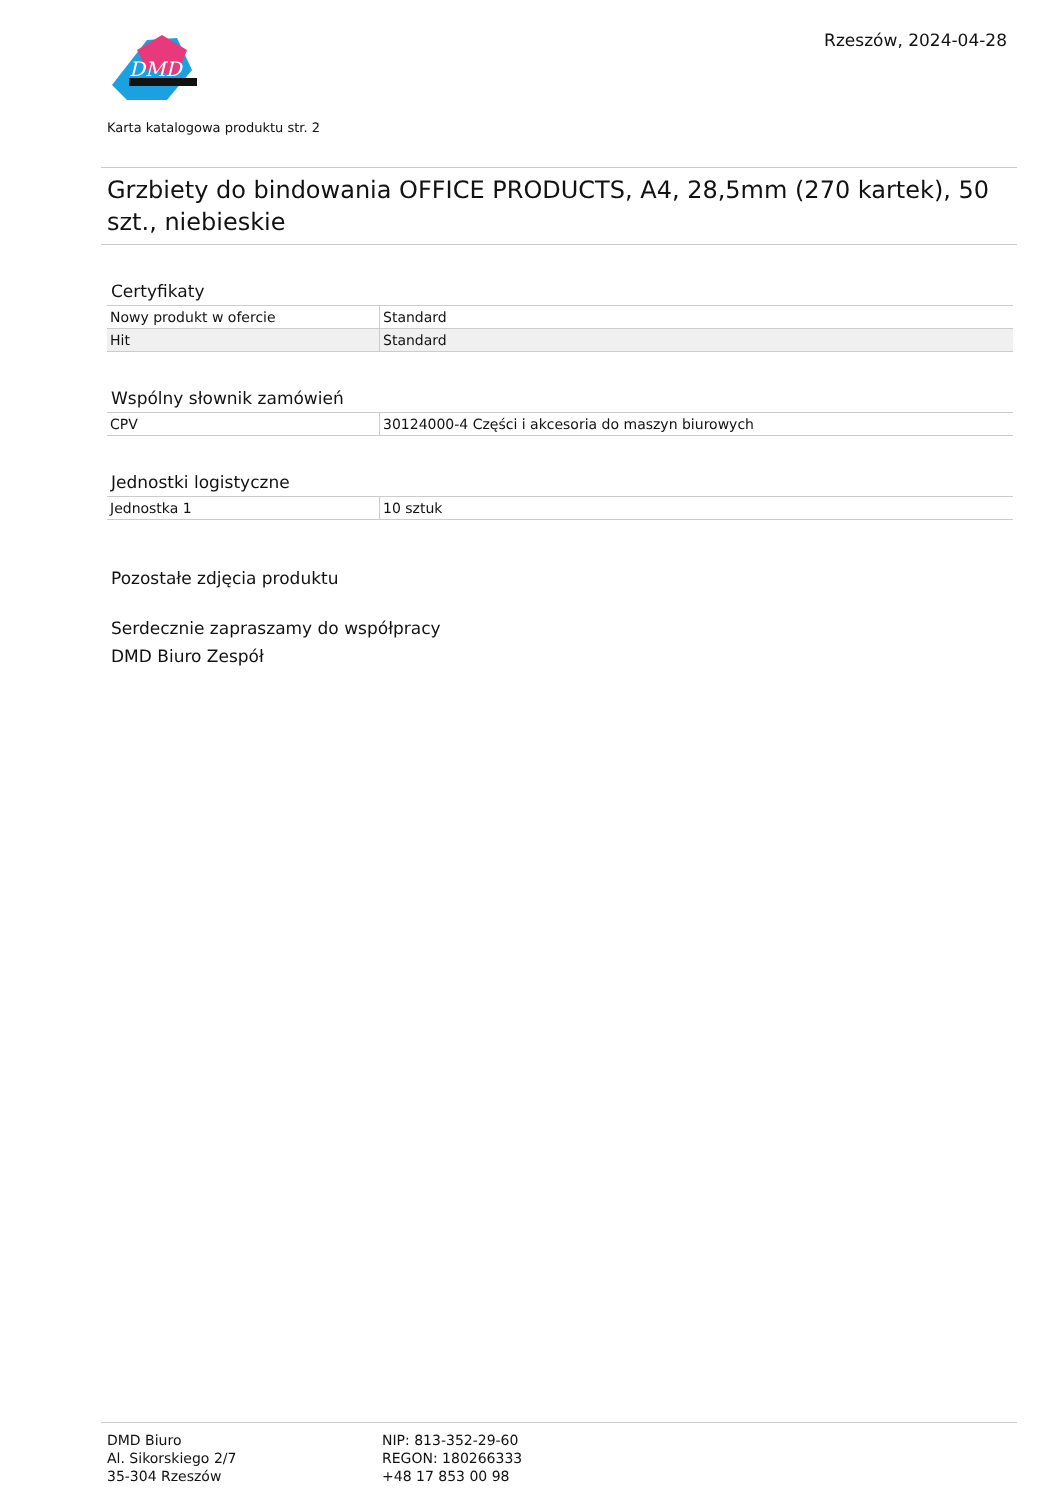DMD
Rzeszów, 2024-04-28
Karta katalogowa produktu str. 2
Grzbiety do bindowania OFFICE PRODUCTS, A4, 28,5mm (270 kartek), 50 szt., niebieskie
Certyfikaty
| Nowy produkt w ofercie | Standard |
| Hit | Standard |
Wspólny słownik zamówień
| CPV | 30124000-4 Części i akcesoria do maszyn biurowych |
Jednostki logistyczne
| Jednostka 1 | 10 sztuk |
Pozostałe zdjęcia produktu
Serdecznie zapraszamy do współpracy
DMD Biuro Zespół
DMD Biuro
Al. Sikorskiego 2/7
35-304 Rzeszów
NIP: 813-352-29-60
REGON: 180266333
+48 17 853 00 98